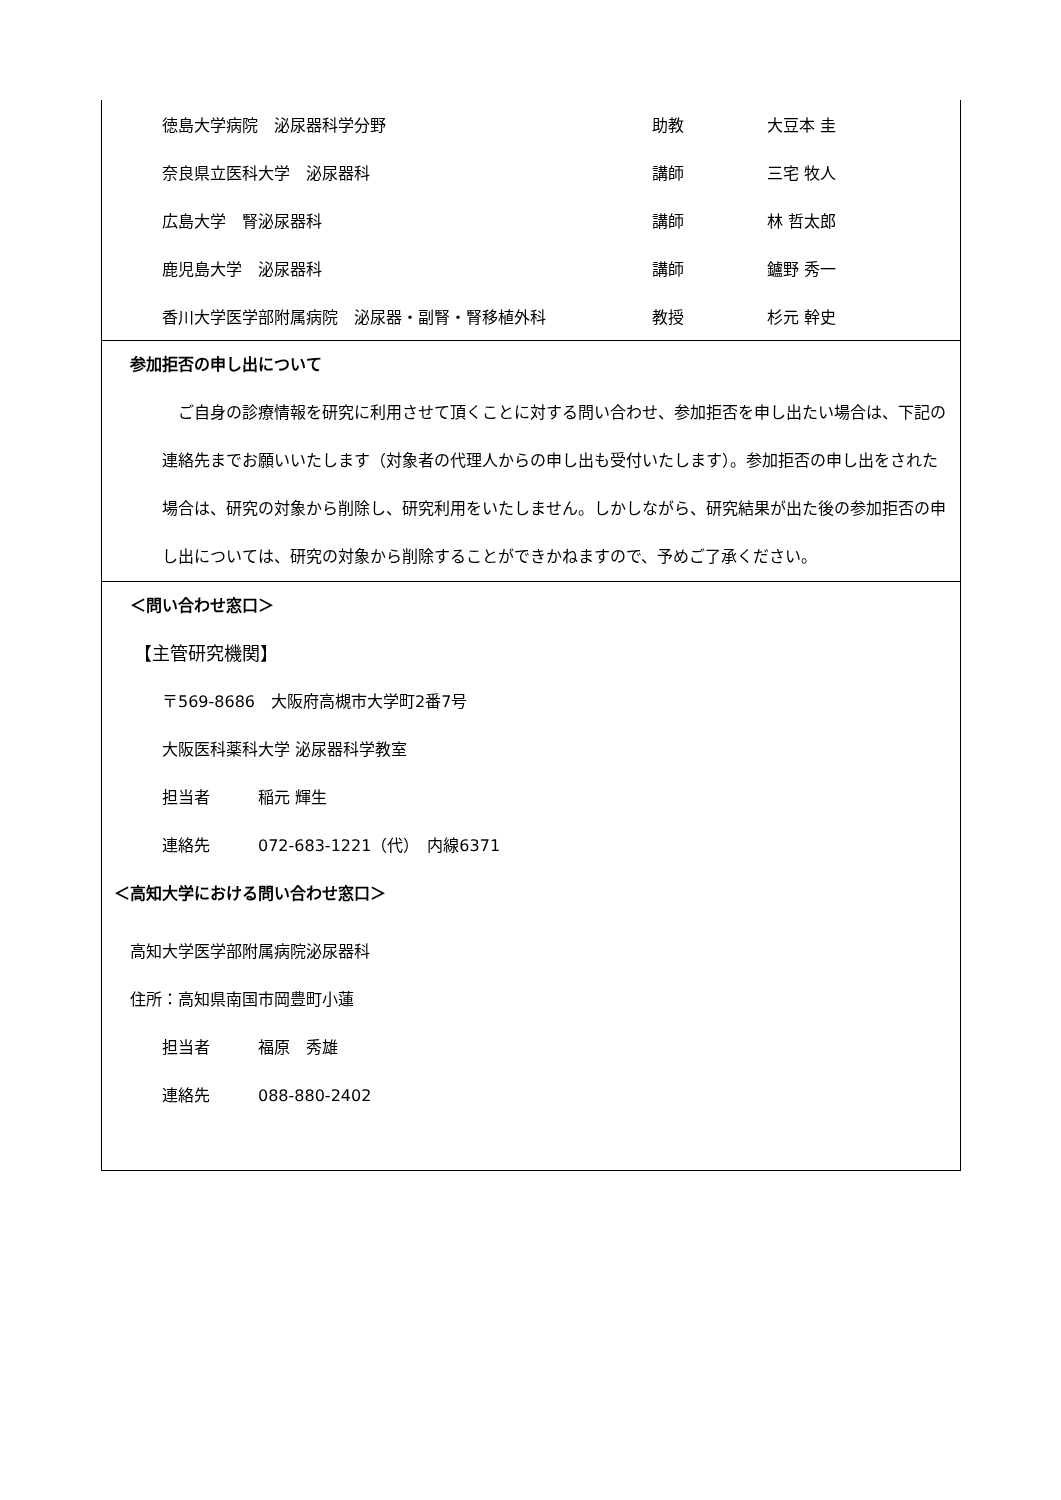| 徳島大学病院 泌尿器科学分野 | 助教 | 大豆本 圭 |
| 奈良県立医科大学 泌尿器科 | 講師 | 三宅 牧人 |
| 広島大学 腎泌尿器科 | 講師 | 林 哲太郎 |
| 鹿児島大学 泌尿器科 | 講師 | 鑪野 秀一 |
| 香川大学医学部附属病院 泌尿器・副腎・腎移植外科 | 教授 | 杉元 幹史 |
参加拒否の申し出について
　ご自身の診療情報を研究に利用させて頂くことに対する問い合わせ、参加拒否を申し出たい場合は、下記の連絡先までお願いいたします（対象者の代理人からの申し出も受付いたします）。参加拒否の申し出をされた場合は、研究の対象から削除し、研究利用をいたしません。しかしながら、研究結果が出た後の参加拒否の申し出については、研究の対象から削除することができかねますので、予めご了承ください。
＜問い合わせ窓口＞
【主管研究機関】
〒569-8686　大阪府高槻市大学町2番7号
大阪医科薬科大学 泌尿器科学教室
担当者　　　稲元 輝生
連絡先　　　072-683-1221（代）　内線6371
＜高知大学における問い合わせ窓口＞
高知大学医学部附属病院泌尿器科
住所：高知県南国市岡豊町小蓮
担当者　　　福原　秀雄
連絡先　　　088-880-2402